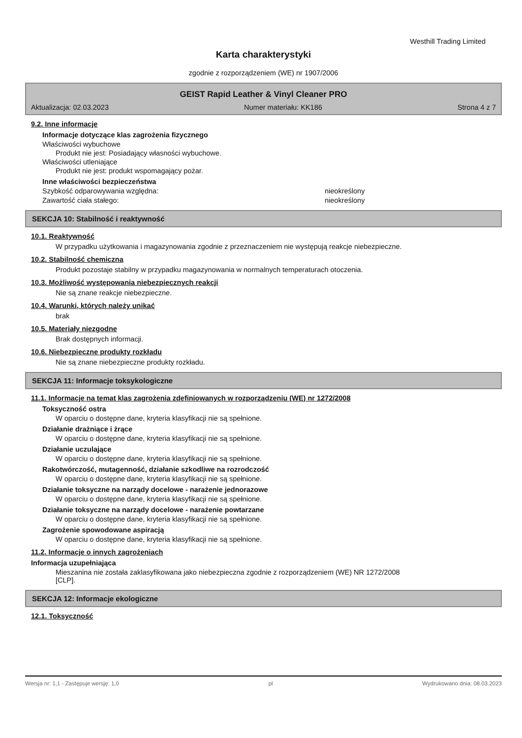Westhill Trading Limited
Karta charakterystyki
zgodnie z rozporządzeniem (WE) nr 1907/2006
GEIST Rapid Leather & Vinyl Cleaner PRO
Aktualizacja: 02.03.2023 Numer materiału: KK186 Strona 4 z 7
9.2. Inne informacje
Informacje dotyczące klas zagrożenia fizycznego
Właściwości wybuchowe
Produkt nie jest: Posiadający własności wybuchowe.
Właściwości utleniające
Produkt nie jest: produkt wspomagający pożar.
Inne właściwości bezpieczeństwa
Szybkość odparowywania względna: nieokreślony
Zawartość ciała stałego: nieokreślony
SEKCJA 10: Stabilność i reaktywność
10.1. Reaktywność
W przypadku użytkowania i magazynowania zgodnie z przeznaczeniem nie występują reakcje niebezpieczne.
10.2. Stabilność chemiczna
Produkt pozostaje stabilny w przypadku magazynowania w normalnych temperaturach otoczenia.
10.3. Możliwość występowania niebezpiecznych reakcji
Nie są znane reakcje niebezpieczne.
10.4. Warunki, których należy unikać
brak
10.5. Materiały niezgodne
Brak dostępnych informacji.
10.6. Niebezpieczne produkty rozkładu
Nie są znane niebezpieczne produkty rozkładu.
SEKCJA 11: Informacje toksykologiczne
11.1. Informacje na temat klas zagrożenia zdefiniowanych w rozporządzeniu (WE) nr 1272/2008
Toksyczność ostra
W oparciu o dostępne dane, kryteria klasyfikacji nie są spełnione.
Działanie drażniące i żrące
W oparciu o dostępne dane, kryteria klasyfikacji nie są spełnione.
Działanie uczulające
W oparciu o dostępne dane, kryteria klasyfikacji nie są spełnione.
Rakotwórczość, mutagenność, działanie szkodliwe na rozrodczość
W oparciu o dostępne dane, kryteria klasyfikacji nie są spełnione.
Działanie toksyczne na narządy docelowe - narażenie jednorazowe
W oparciu o dostępne dane, kryteria klasyfikacji nie są spełnione.
Działanie toksyczne na narządy docelowe - narażenie powtarzane
W oparciu o dostępne dane, kryteria klasyfikacji nie są spełnione.
Zagrożenie spowodowane aspiracją
W oparciu o dostępne dane, kryteria klasyfikacji nie są spełnione.
11.2. Informacje o innych zagrożeniach
Informacja uzupełniająca
Mieszanina nie została zaklasyfikowana jako niebezpieczna zgodnie z rozporządzeniem (WE) NR 1272/2008
[CLP].
SEKCJA 12: Informacje ekologiczne
12.1. Toksyczność
Wersja nr: 1,1 - Zastępuje wersję: 1,0 pl Wydrukowano dnia: 08.03.2023